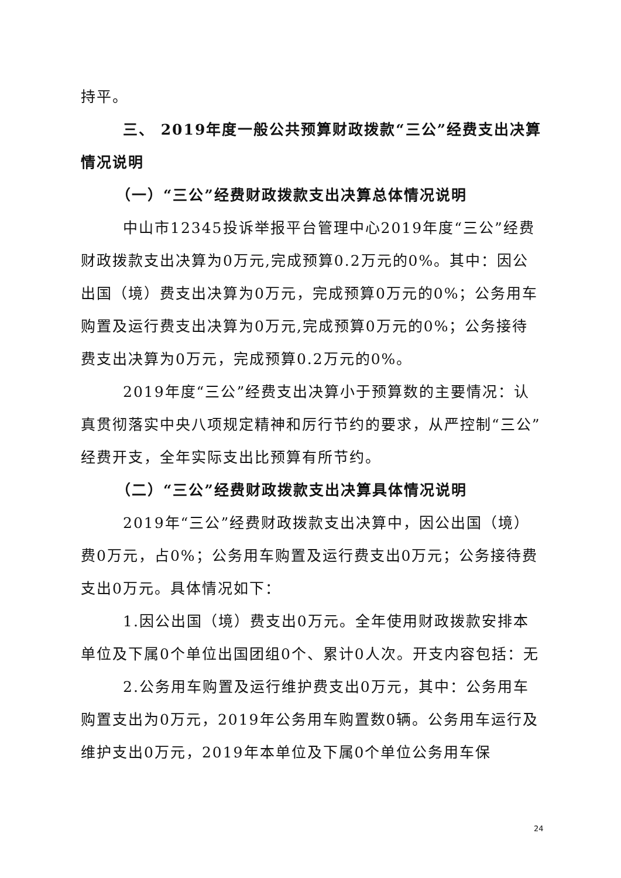持平。
三、 2019年度一般公共预算财政拨款“三公”经费支出决算情况说明
（一）“三公”经费财政拨款支出决算总体情况说明
中山市12345投诉举报平台管理中心2019年度“三公”经费财政拨款支出决算为0万元,完成预算0.2万元的0%。其中：因公出国（境）费支出决算为0万元，完成预算0万元的0%；公务用车购置及运行费支出决算为0万元,完成预算0万元的0%；公务接待费支出决算为0万元，完成预算0.2万元的0%。
2019年度“三公”经费支出决算小于预算数的主要情况：认真贯彻落实中央八项规定精神和厉行节约的要求，从严控制“三公”经费开支，全年实际支出比预算有所节约。
（二）“三公”经费财政拨款支出决算具体情况说明
2019年“三公”经费财政拨款支出决算中，因公出国（境）费0万元，占0%；公务用车购置及运行费支出0万元；公务接待费支出0万元。具体情况如下：
1.因公出国（境）费支出0万元。全年使用财政拨款安排本单位及下属0个单位出国团组0个、累计0人次。开支内容包括：无
2.公务用车购置及运行维护费支出0万元，其中：公务用车购置支出为0万元，2019年公务用车购置数0辆。公务用车运行及维护支出0万元，2019年本单位及下属0个单位公务用车保
24